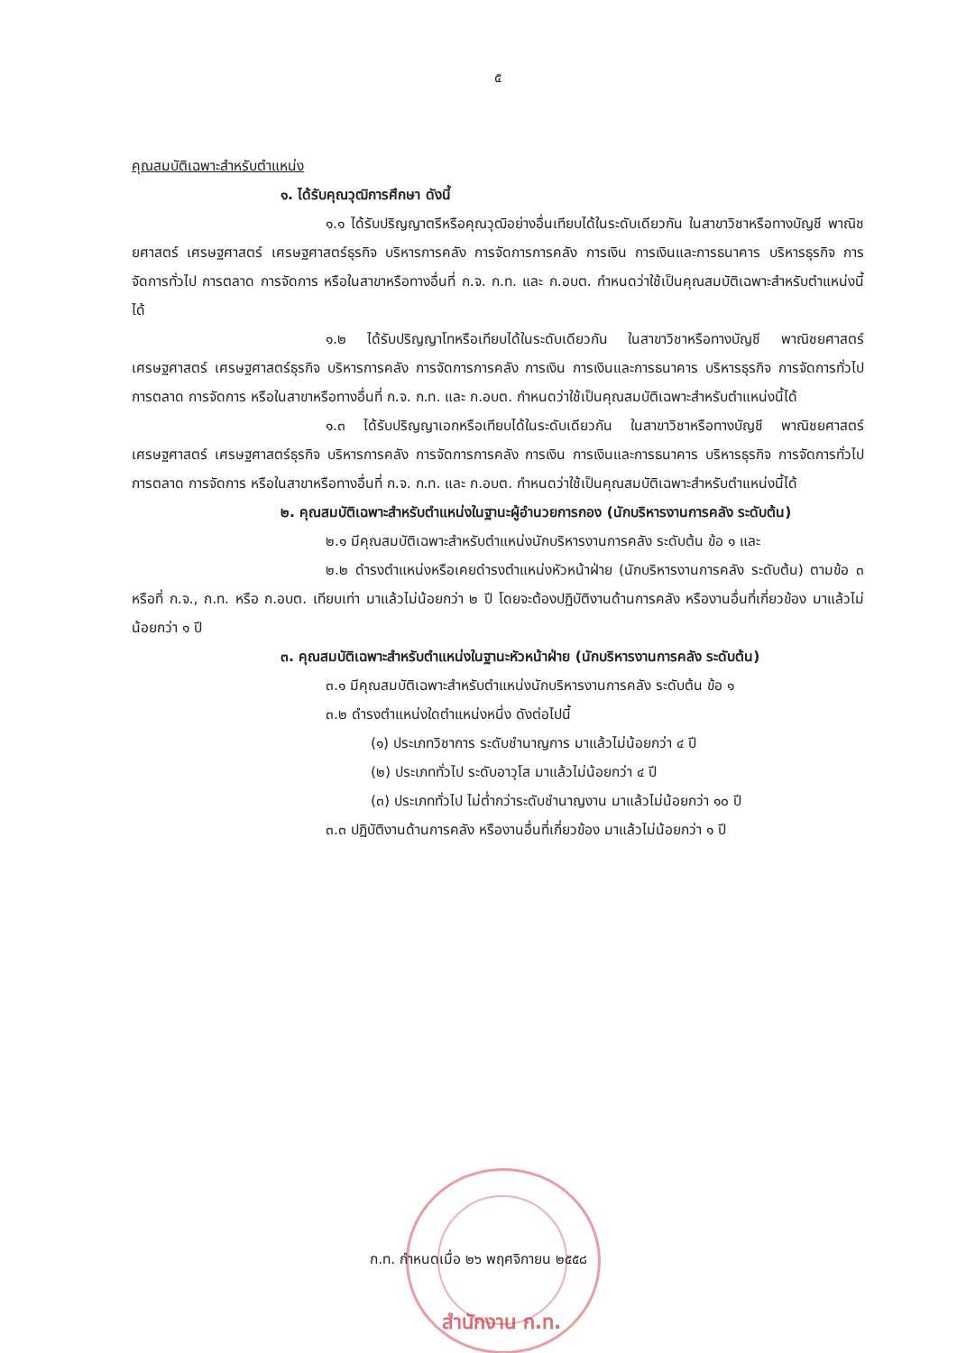๕
คุณสมบัติเฉพาะสำหรับตำแหน่ง
๑. ได้รับคุณวุฒิการศึกษา ดังนี้
๑.๑ ได้รับปริญญาตรีหรือคุณวุฒิอย่างอื่นเทียบได้ในระดับเดียวกัน ในสาขาวิชาหรือทางบัญชี พาณิชยศาสตร์ เศรษฐศาสตร์ เศรษฐศาสตร์ธุรกิจ บริหารการคลัง การจัดการการคลัง การเงิน การเงินและการธนาคาร บริหารธุรกิจ การจัดการทั่วไป การตลาด การจัดการ หรือในสาขาหรือทางอื่นที่ ก.จ. ก.ท. และ ก.อบต. กำหนดว่าใช้เป็นคุณสมบัติเฉพาะสำหรับตำแหน่งนี้ได้
๑.๒ ได้รับปริญญาโทหรือเทียบได้ในระดับเดียวกัน ในสาขาวิชาหรือทางบัญชี พาณิชยศาสตร์ เศรษฐศาสตร์ เศรษฐศาสตร์ธุรกิจ บริหารการคลัง การจัดการการคลัง การเงิน การเงินและการธนาคาร บริหารธุรกิจ การจัดการทั่วไป การตลาด การจัดการ หรือในสาขาหรือทางอื่นที่ ก.จ. ก.ท. และ ก.อบต. กำหนดว่าใช้เป็นคุณสมบัติเฉพาะสำหรับตำแหน่งนี้ได้
๑.๓ ได้รับปริญญาเอกหรือเทียบได้ในระดับเดียวกัน ในสาขาวิชาหรือทางบัญชี พาณิชยศาสตร์ เศรษฐศาสตร์ เศรษฐศาสตร์ธุรกิจ บริหารการคลัง การจัดการการคลัง การเงิน การเงินและการธนาคาร บริหารธุรกิจ การจัดการทั่วไป การตลาด การจัดการ หรือในสาขาหรือทางอื่นที่ ก.จ. ก.ท. และ ก.อบต. กำหนดว่าใช้เป็นคุณสมบัติเฉพาะสำหรับตำแหน่งนี้ได้
๒. คุณสมบัติเฉพาะสำหรับตำแหน่งในฐานะผู้อำนวยการกอง (นักบริหารงานการคลัง ระดับต้น)
๒.๑ มีคุณสมบัติเฉพาะสำหรับตำแหน่งนักบริหารงานการคลัง ระดับต้น ข้อ ๑ และ
๒.๒ ดำรงตำแหน่งหรือเคยดำรงตำแหน่งหัวหน้าฝ่าย (นักบริหารงานการคลัง ระดับต้น) ตามข้อ ๓ หรือที่ ก.จ., ก.ท. หรือ ก.อบต. เทียบเท่า มาแล้วไม่น้อยกว่า ๒ ปี โดยจะต้องปฏิบัติงานด้านการคลัง หรืองานอื่นที่เกี่ยวข้อง มาแล้วไม่น้อยกว่า ๑ ปี
๓. คุณสมบัติเฉพาะสำหรับตำแหน่งในฐานะหัวหน้าฝ่าย (นักบริหารงานการคลัง ระดับต้น)
๓.๑ มีคุณสมบัติเฉพาะสำหรับตำแหน่งนักบริหารงานการคลัง ระดับต้น ข้อ ๑
๓.๒ ดำรงตำแหน่งใดตำแหน่งหนึ่ง ดังต่อไปนี้
(๑) ประเภทวิชาการ ระดับชำนาญการ มาแล้วไม่น้อยกว่า ๔ ปี
(๒) ประเภททั่วไป ระดับอาวุโส มาแล้วไม่น้อยกว่า ๔ ปี
(๓) ประเภททั่วไป ไม่ต่ำกว่าระดับชำนาญงาน มาแล้วไม่น้อยกว่า ๑๐ ปี
๓.๓ ปฏิบัติงานด้านการคลัง หรืองานอื่นที่เกี่ยวข้อง มาแล้วไม่น้อยกว่า ๑ ปี
ก.ท. กำหนดเมื่อ ๒๖ พฤศจิกายน ๒๕๕๘
สำนักงาน ก.ท.